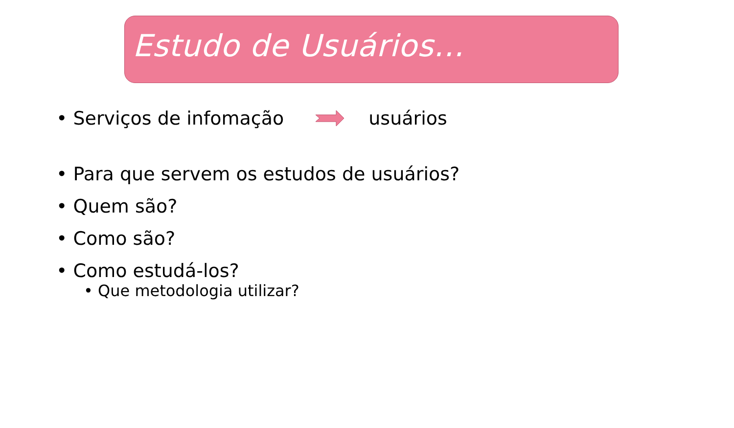Estudo de Usuários...
• Serviços de infomação usuários
• Para que servem os estudos de usuários?
• Quem são?
• Como são?
• Como estudá-los?
• Que metodologia utilizar?